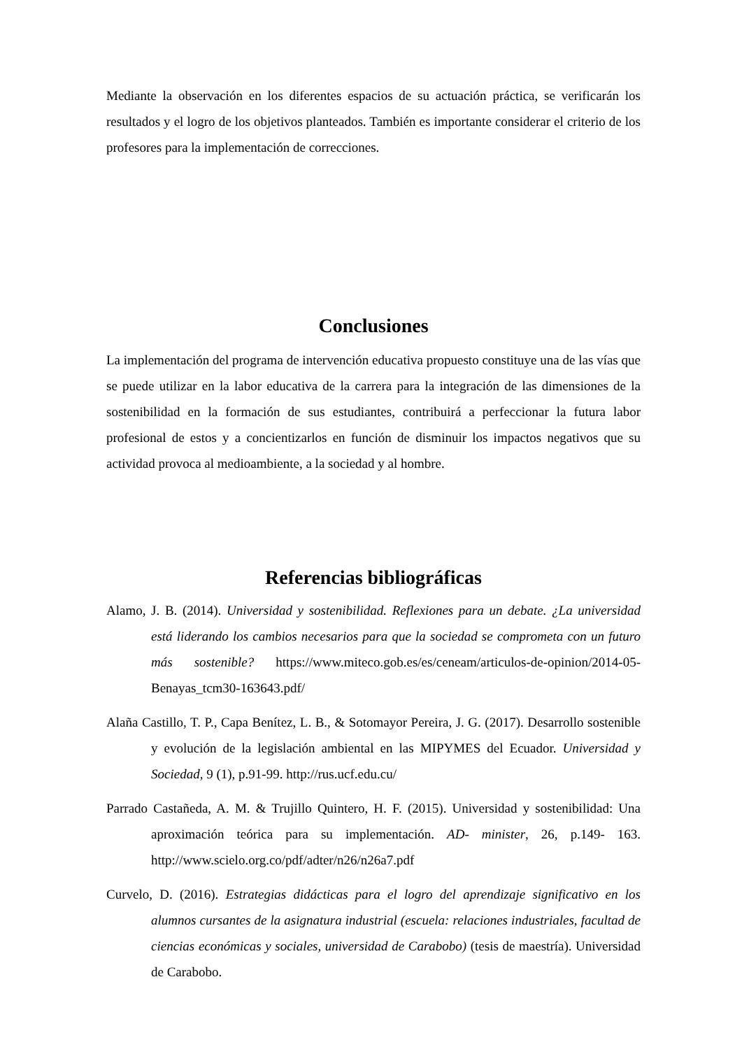Mediante la observación en los diferentes espacios de su actuación práctica, se verificarán los resultados y el logro de los objetivos planteados. También es importante considerar el criterio de los profesores para la implementación de correcciones.
Conclusiones
La implementación del programa de intervención educativa propuesto constituye una de las vías que se puede utilizar en la labor educativa de la carrera para la integración de las dimensiones de la sostenibilidad en la formación de sus estudiantes, contribuirá a perfeccionar la futura labor profesional de estos y a concientizarlos en función de disminuir los impactos negativos que su actividad provoca al medioambiente, a la sociedad y al hombre.
Referencias bibliográficas
Alamo, J. B. (2014). Universidad y sostenibilidad. Reflexiones para un debate. ¿La universidad está liderando los cambios necesarios para que la sociedad se comprometa con un futuro más sostenible? https://www.miteco.gob.es/es/ceneam/articulos-de-opinion/2014-05-Benayas_tcm30-163643.pdf/
Alaña Castillo, T. P., Capa Benítez, L. B., & Sotomayor Pereira, J. G. (2017). Desarrollo sostenible y evolución de la legislación ambiental en las MIPYMES del Ecuador. Universidad y Sociedad, 9 (1), p.91-99. http://rus.ucf.edu.cu/
Parrado Castañeda, A. M. & Trujillo Quintero, H. F. (2015). Universidad y sostenibilidad: Una aproximación teórica para su implementación. AD- minister, 26, p.149- 163. http://www.scielo.org.co/pdf/adter/n26/n26a7.pdf
Curvelo, D. (2016). Estrategias didácticas para el logro del aprendizaje significativo en los alumnos cursantes de la asignatura industrial (escuela: relaciones industriales, facultad de ciencias económicas y sociales, universidad de Carabobo) (tesis de maestría). Universidad de Carabobo.